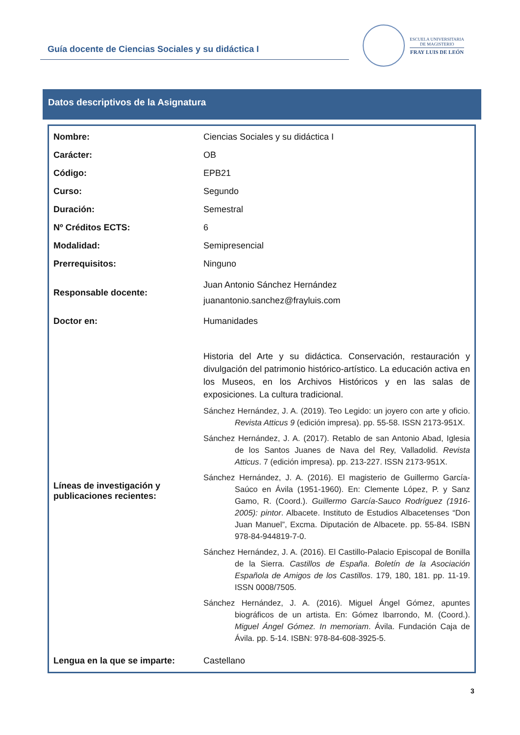Guía docente de Ciencias Sociales y su didáctica I
ESCUELA UNIVERSITARIA
DE MAGISTERIO
FRAY LUIS DE LEÓN
Datos descriptivos de la Asignatura
| Nombre: | Ciencias Sociales y su didáctica I |
| Carácter: | OB |
| Código: | EPB21 |
| Curso: | Segundo |
| Duración: | Semestral |
| Nº Créditos ECTS: | 6 |
| Modalidad: | Semipresencial |
| Prerrequisitos: | Ninguno |
| Responsable docente: | Juan Antonio Sánchez Hernández juanantonio.sanchez@frayluis.com |
| Doctor en: | Humanidades |
| Líneas de investigación y publicaciones recientes: | Historia del Arte y su didáctica. Conservación, restauración y divulgación del patrimonio histórico-artístico. La educación activa en los Museos, en los Archivos Históricos y en las salas de exposiciones. La cultura tradicional. Sánchez Hernández, J. A. (2019). Teo Legido: un joyero con arte y oficio. Revista Atticus 9 (edición impresa). pp. 55-58. ISSN 2173-951X. Sánchez Hernández, J. A. (2017). Retablo de san Antonio Abad, Iglesia de los Santos Juanes de Nava del Rey, Valladolid. Revista Atticus . 7 (edición impresa). pp. 213-227. ISSN 2173-951X. Sánchez Hernández, J. A. (2016). El magisterio de Guillermo García-Saúco en Ávila (1951-1960). En: Clemente López, P. y Sanz Gamo, R. (Coord.). Guillermo García-Sauco Rodríguez (1916-2005): pintor . Albacete. Instituto de Estudios Albacetenses “Don Juan Manuel”, Excma. Diputación de Albacete. pp. 55-84. ISBN 978-84-944819-7-0. Sánchez Hernández, J. A. (2016). El Castillo-Palacio Episcopal de Bonilla de la Sierra. Castillos de España . Boletín de la Asociación Española de Amigos de los Castillos . 179, 180, 181. pp. 11-19. ISSN 0008/7505. Sánchez Hernández, J. A. (2016). Miguel Ángel Gómez, apuntes biográficos de un artista. En: Gómez Ibarrondo, M. (Coord.). Miguel Ángel Gómez. In memoriam . Ávila. Fundación Caja de Ávila. pp. 5-14. ISBN: 978-84-608-3925-5. |
| Lengua en la que se imparte: | Castellano |
3